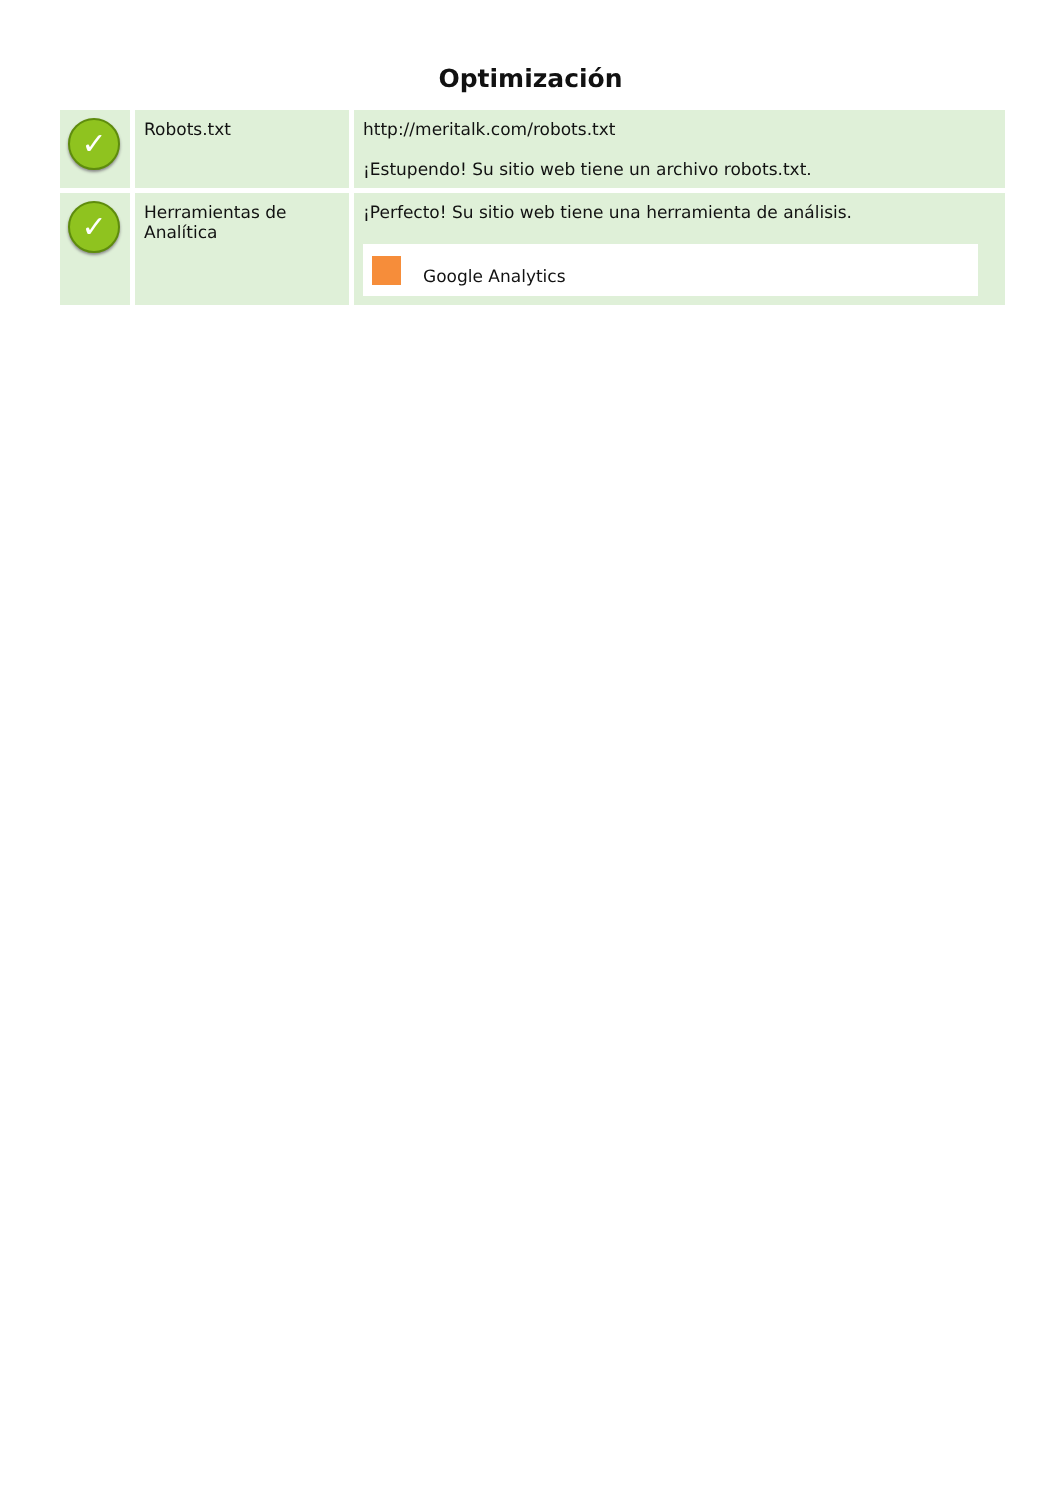Optimización
| ✓ | Robots.txt | http://meritalk.com/robots.txt ¡Estupendo! Su sitio web tiene un archivo robots.txt. |
| ✓ | Herramientas de Analítica | ¡Perfecto! Su sitio web tiene una herramienta de análisis. Google Analytics |